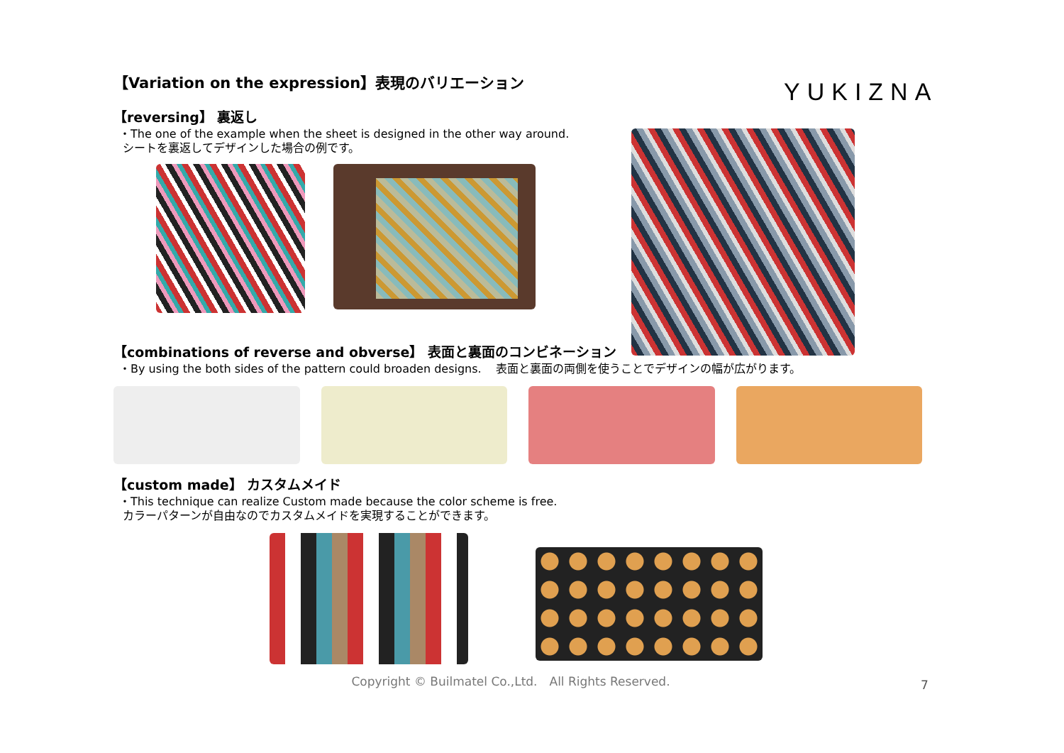YUKIZNA
【Variation on the expression】表現のバリエーション
【reversing】 裏返し
・The one of the example when the sheet is designed in the other way around.
シートを裏返してデザインした場合の例です。
【combinations of reverse and obverse】 表面と裏面のコンビネーション
・By using the both sides of the pattern could broaden designs. 表面と裏面の両側を使うことでデザインの幅が広がります。
【custom made】 カスタムメイド
・This technique can realize Custom made because the color scheme is free.
カラーパターンが自由なのでカスタムメイドを実現することができます。
7
Copyright © Builmatel Co.,Ltd.　All Rights Reserved.